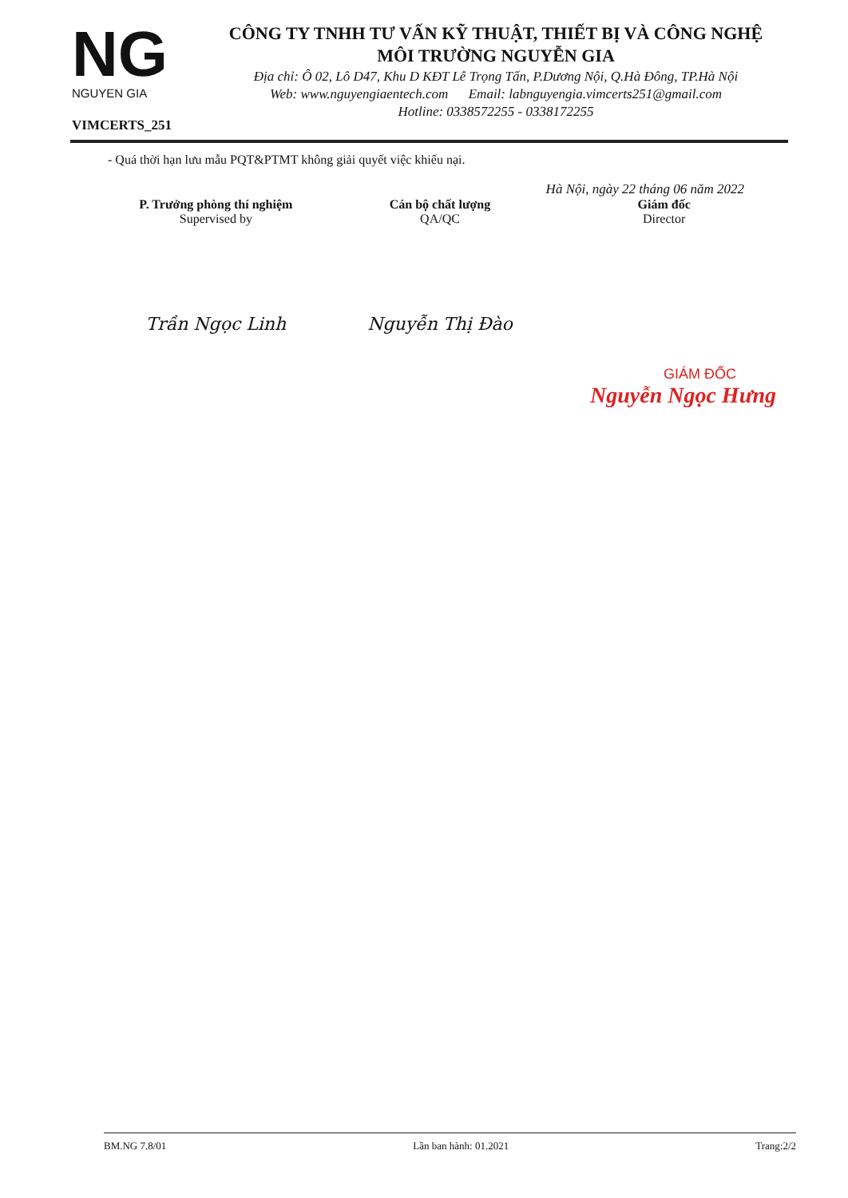NG
NGUYEN GIA
VIMCERTS_251
CÔNG TY TNHH TƯ VẤN KỸ THUẬT, THIẾT BỊ VÀ CÔNG NGHỆ
MÔI TRƯỜNG NGUYỄN GIA
Địa chỉ: Ô 02, Lô D47, Khu D KĐT Lê Trọng Tấn, P.Dương Nội, Q.Hà Đông, TP.Hà Nội
Web: www.nguyengiaentech.com Email: labnguyengia.vimcerts251@gmail.com
Hotline: 0338572255 - 0338172255
- Quá thời hạn lưu mẫu PQT&PTMT không giải quyết việc khiếu nại.
Hà Nội, ngày 22 tháng 06 năm 2022
P. Trưởng phòng thí nghiệm
Supervised by
Trần Ngọc Linh
Cán bộ chất lượng
QA/QC
Nguyễn Thị Đào
Giám đốc
Director
GIÁM ĐỐC
Nguyễn Ngọc Hưng
BM.NG 7.8/01 Lần ban hành: 01.2021 Trang:2/2